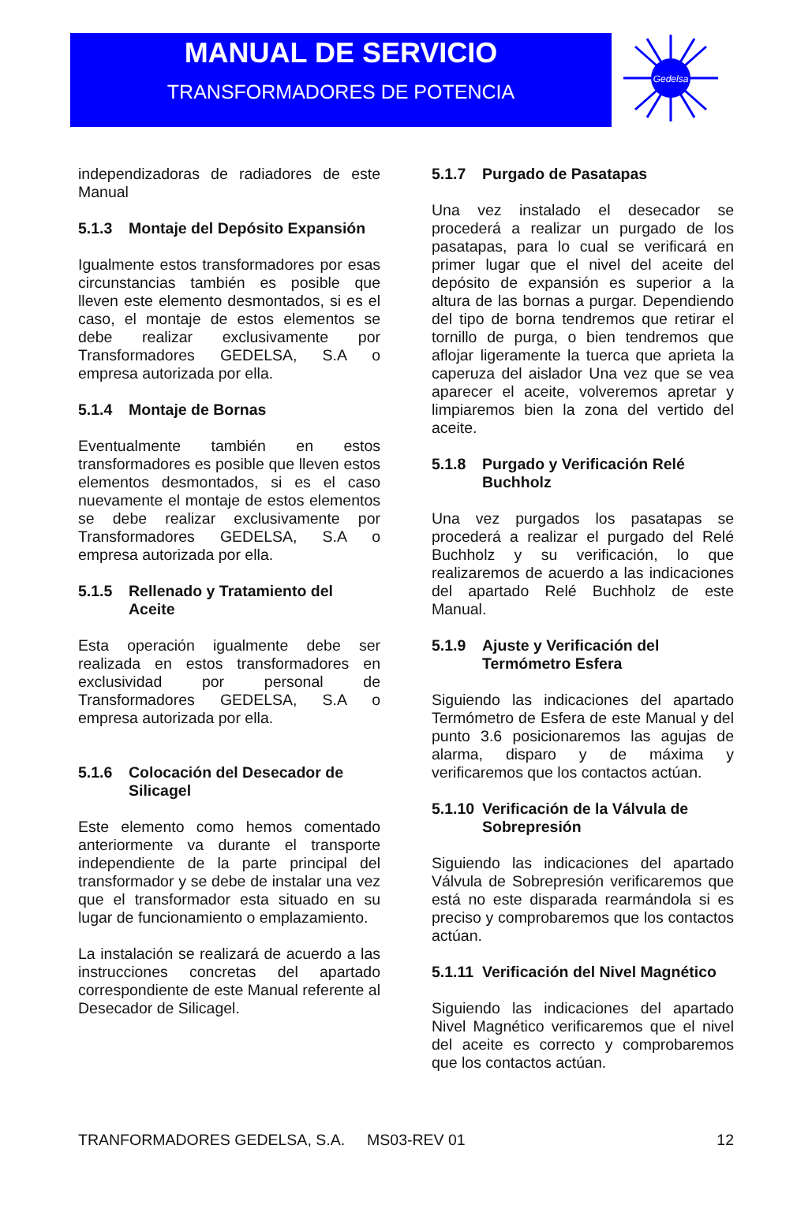MANUAL DE SERVICIO
TRANSFORMADORES DE POTENCIA
Gedelsa
independizadoras de radiadores de este Manual
5.1.3 Montaje del Depósito Expansión
Igualmente estos transformadores por esas circunstancias también es posible que lleven este elemento desmontados, si es el caso, el montaje de estos elementos se debe realizar exclusivamente por Transformadores GEDELSA, S.A o empresa autorizada por ella.
5.1.4 Montaje de Bornas
Eventualmente también en estos transformadores es posible que lleven estos elementos desmontados, si es el caso nuevamente el montaje de estos elementos se debe realizar exclusivamente por Transformadores GEDELSA, S.A o empresa autorizada por ella.
5.1.5 Rellenado y Tratamiento del Aceite
Esta operación igualmente debe ser realizada en estos transformadores en exclusividad por personal de Transformadores GEDELSA, S.A o empresa autorizada por ella.
5.1.6 Colocación del Desecador de Silicagel
Este elemento como hemos comentado anteriormente va durante el transporte independiente de la parte principal del transformador y se debe de instalar una vez que el transformador esta situado en su lugar de funcionamiento o emplazamiento.
La instalación se realizará de acuerdo a las instrucciones concretas del apartado correspondiente de este Manual referente al Desecador de Silicagel.
5.1.7 Purgado de Pasatapas
Una vez instalado el desecador se procederá a realizar un purgado de los pasatapas, para lo cual se verificará en primer lugar que el nivel del aceite del depósito de expansión es superior a la altura de las bornas a purgar. Dependiendo del tipo de borna tendremos que retirar el tornillo de purga, o bien tendremos que aflojar ligeramente la tuerca que aprieta la caperuza del aislador Una vez que se vea aparecer el aceite, volveremos apretar y limpiaremos bien la zona del vertido del aceite.
5.1.8 Purgado y Verificación Relé Buchholz
Una vez purgados los pasatapas se procederá a realizar el purgado del Relé Buchholz y su verificación, lo que realizaremos de acuerdo a las indicaciones del apartado Relé Buchholz de este Manual.
5.1.9 Ajuste y Verificación del Termómetro Esfera
Siguiendo las indicaciones del apartado Termómetro de Esfera de este Manual y del punto 3.6 posicionaremos las agujas de alarma, disparo y de máxima y verificaremos que los contactos actúan.
5.1.10 Verificación de la Válvula de Sobrepresión
Siguiendo las indicaciones del apartado Válvula de Sobrepresión verificaremos que está no este disparada rearmándola si es preciso y comprobaremos que los contactos actúan.
5.1.11 Verificación del Nivel Magnético
Siguiendo las indicaciones del apartado Nivel Magnético verificaremos que el nivel del aceite es correcto y comprobaremos que los contactos actúan.
TRANFORMADORES GEDELSA, S.A. MS03-REV 01 12